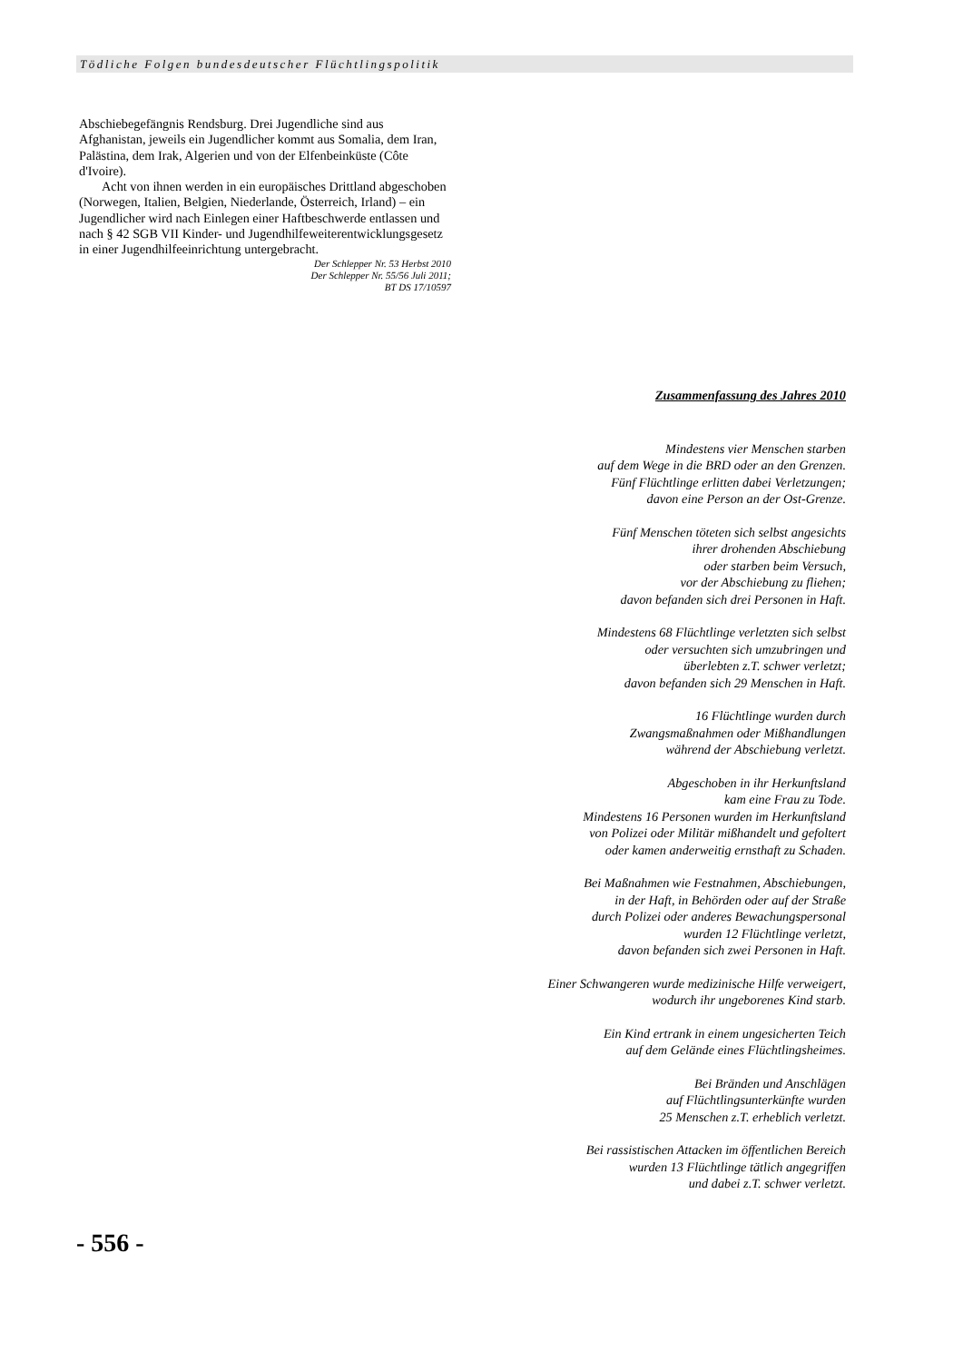Tödliche Folgen bundesdeutscher Flüchtlingspolitik
Abschiebegefängnis Rendsburg. Drei Jugendliche sind aus Afghanistan, jeweils ein Jugendlicher kommt aus Somalia, dem Iran, Palästina, dem Irak, Algerien und von der Elfenbeinküste (Côte d'Ivoire).
Acht von ihnen werden in ein europäisches Drittland abgeschoben (Norwegen, Italien, Belgien, Niederlande, Österreich, Irland) – ein Jugendlicher wird nach Einlegen einer Haftbeschwerde entlassen und nach § 42 SGB VII Kinder- und Jugendhilfeweiterentwicklungsgesetz in einer Jugendhilfeeinrichtung untergebracht.
Der Schlepper Nr. 53 Herbst 2010
Der Schlepper Nr. 55/56 Juli 2011;
BT DS 17/10597
Zusammenfassung des Jahres 2010
Mindestens vier Menschen starben
auf dem Wege in die BRD oder an den Grenzen.
Fünf Flüchtlinge erlitten dabei Verletzungen;
davon eine Person an der Ost-Grenze.
Fünf Menschen töteten sich selbst angesichts
ihrer drohenden Abschiebung
oder starben beim Versuch,
vor der Abschiebung zu fliehen;
davon befanden sich drei Personen in Haft.
Mindestens 68 Flüchtlinge verletzten sich selbst
oder versuchten sich umzubringen und
überlebten z.T. schwer verletzt;
davon befanden sich 29 Menschen in Haft.
16 Flüchtlinge wurden durch
Zwangsmaßnahmen oder Mißhandlungen
während der Abschiebung verletzt.
Abgeschoben in ihr Herkunftsland
kam eine Frau zu Tode.
Mindestens 16 Personen wurden im Herkunftsland
von Polizei oder Militär mißhandelt und gefoltert
oder kamen anderweitig ernsthaft zu Schaden.
Bei Maßnahmen wie Festnahmen, Abschiebungen,
in der Haft, in Behörden oder auf der Straße
durch Polizei oder anderes Bewachungspersonal
wurden 12 Flüchtlinge verletzt,
davon befanden sich zwei Personen in Haft.
Einer Schwangeren wurde medizinische Hilfe verweigert,
wodurch ihr ungeborenes Kind starb.
Ein Kind ertrank in einem ungesicherten Teich
auf dem Gelände eines Flüchtlingsheimes.
Bei Bränden und Anschlägen
auf Flüchtlingsunterkünfte wurden
25 Menschen z.T. erheblich verletzt.
Bei rassistischen Attacken im öffentlichen Bereich
wurden 13 Flüchtlinge tätlich angegriffen
und dabei z.T. schwer verletzt.
- 556 -